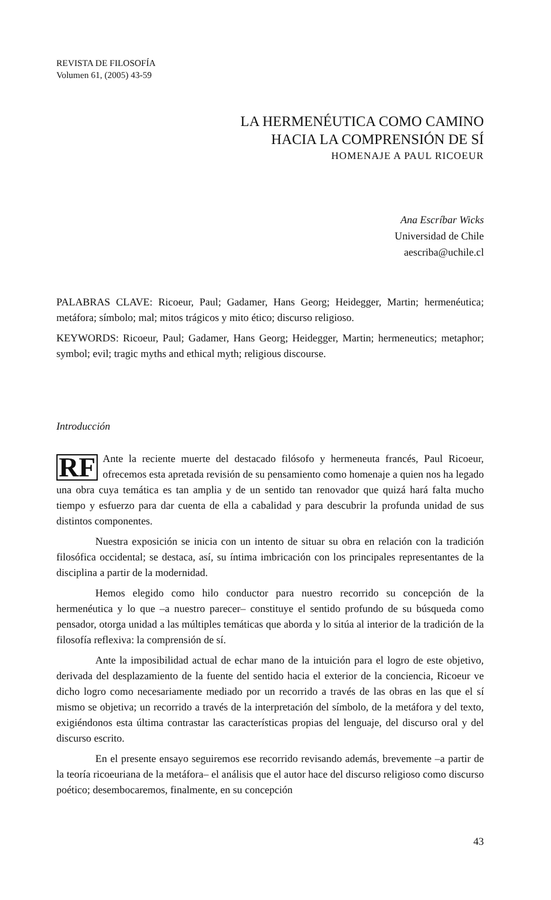REVISTA DE FILOSOFÍA
Volumen 61, (2005) 43-59
LA HERMENÉUTICA COMO CAMINO
HACIA LA COMPRENSIÓN DE SÍ
HOMENAJE A PAUL RICOEUR
Ana Escríbar Wicks
Universidad de Chile
aescriba@uchile.cl
PALABRAS CLAVE: Ricoeur, Paul; Gadamer, Hans Georg; Heidegger, Martin; hermenéutica; metáfora; símbolo; mal; mitos trágicos y mito ético; discurso religioso.
KEYWORDS: Ricoeur, Paul; Gadamer, Hans Georg; Heidegger, Martin; hermeneutics; metaphor; symbol; evil; tragic myths and ethical myth; religious discourse.
Introducción
RF Ante la reciente muerte del destacado filósofo y hermeneuta francés, Paul Ricoeur, ofrecemos esta apretada revisión de su pensamiento como homenaje a quien nos ha legado una obra cuya temática es tan amplia y de un sentido tan renovador que quizá hará falta mucho tiempo y esfuerzo para dar cuenta de ella a cabalidad y para descubrir la profunda unidad de sus distintos componentes.
Nuestra exposición se inicia con un intento de situar su obra en relación con la tradición filosófica occidental; se destaca, así, su íntima imbricación con los principales representantes de la disciplina a partir de la modernidad.
Hemos elegido como hilo conductor para nuestro recorrido su concepción de la hermenéutica y lo que –a nuestro parecer– constituye el sentido profundo de su búsqueda como pensador, otorga unidad a las múltiples temáticas que aborda y lo sitúa al interior de la tradición de la filosofía reflexiva: la comprensión de sí.
Ante la imposibilidad actual de echar mano de la intuición para el logro de este objetivo, derivada del desplazamiento de la fuente del sentido hacia el exterior de la conciencia, Ricoeur ve dicho logro como necesariamente mediado por un recorrido a través de las obras en las que el sí mismo se objetiva; un recorrido a través de la interpretación del símbolo, de la metáfora y del texto, exigiéndonos esta última contrastar las características propias del lenguaje, del discurso oral y del discurso escrito.
En el presente ensayo seguiremos ese recorrido revisando además, brevemente –a partir de la teoría ricoeuriana de la metáfora– el análisis que el autor hace del discurso religioso como discurso poético; desembocaremos, finalmente, en su concepción
43